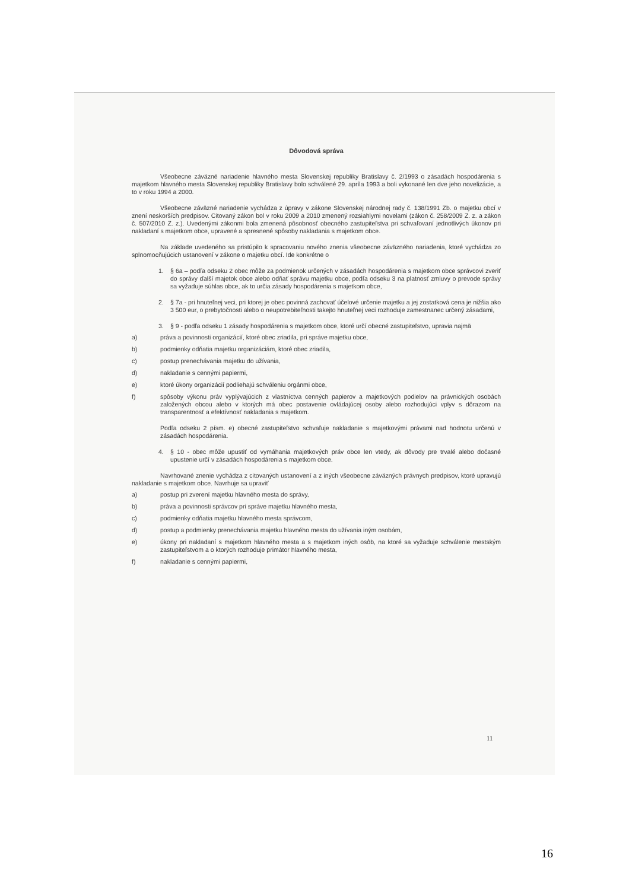Dôvodová správa
Všeobecne záväzné nariadenie hlavného mesta Slovenskej republiky Bratislavy č. 2/1993 o zásadách hospodárenia s majetkom hlavného mesta Slovenskej republiky Bratislavy bolo schválené 29. apríla 1993 a boli vykonané len dve jeho novelizácie, a to v roku 1994 a 2000.
Všeobecne záväzné nariadenie vychádza z úpravy v zákone Slovenskej národnej rady č. 138/1991 Zb. o majetku obcí v znení neskorších predpisov. Citovaný zákon bol v roku 2009 a 2010 zmenený rozsiahlymi novelami (zákon č. 258/2009 Z. z. a zákon č. 507/2010 Z. z.). Uvedenými zákonmi bola zmenená pôsobnosť obecného zastupiteľstva pri schvaľovaní jednotlivých úkonov pri nakladaní s majetkom obce, upravené a spresnené spôsoby nakladania s majetkom obce.
Na základe uvedeného sa pristúpilo k spracovaniu nového znenia všeobecne záväzného nariadenia, ktoré vychádza zo splnomocňujúcich ustanovení v zákone o majetku obcí. Ide konkrétne o
1. § 6a – podľa odseku 2 obec môže za podmienok určených v zásadách hospodárenia s majetkom obce správcovi zveriť do správy ďalší majetok obce alebo odňať správu majetku obce, podľa odseku 3 na platnosť zmluvy o prevode správy sa vyžaduje súhlas obce, ak to určia zásady hospodárenia s majetkom obce,
2. § 7a - pri hnuteľnej veci, pri ktorej je obec povinná zachovať účelové určenie majetku a jej zostatková cena je nižšia ako 3 500 eur, o prebytočnosti alebo o neupotrebiteľnosti takejto hnuteľnej veci rozhoduje zamestnanec určený zásadami,
3. § 9 - podľa odseku 1 zásady hospodárenia s majetkom obce, ktoré určí obecné zastupiteľstvo, upravia najmä
a) práva a povinnosti organizácií, ktoré obec zriadila, pri správe majetku obce,
b) podmienky odňatia majetku organizáciám, ktoré obec zriadila,
c) postup prenechávania majetku do užívania,
d) nakladanie s cennými papiermi,
e) ktoré úkony organizácií podliehajú schváleniu orgánmi obce,
f) spôsoby výkonu práv vyplývajúcich z vlastníctva cenných papierov a majetkových podielov na právnických osobách založených obcou alebo v ktorých má obec postavenie ovládajúcej osoby alebo rozhodujúci vplyv s dôrazom na transparentnosť a efektívnosť nakladania s majetkom.
Podľa odseku 2 písm. e) obecné zastupiteľstvo schvaľuje nakladanie s majetkovými právami nad hodnotu určenú v zásadách hospodárenia.
4. § 10 - obec môže upustiť od vymáhania majetkových práv obce len vtedy, ak dôvody pre trvalé alebo dočasné upustenie určí v zásadách hospodárenia s majetkom obce.
Navrhované znenie vychádza z citovaných ustanovení a z iných všeobecne záväzných právnych predpisov, ktoré upravujú nakladanie s majetkom obce. Navrhuje sa upraviť
a) postup pri zverení majetku hlavného mesta do správy,
b) práva a povinnosti správcov pri správe majetku hlavného mesta,
c) podmienky odňatia majetku hlavného mesta správcom,
d) postup a podmienky prenechávania majetku hlavného mesta do užívania iným osobám,
e) úkony pri nakladaní s majetkom hlavného mesta a s majetkom iných osôb, na ktoré sa vyžaduje schválenie mestským zastupiteľstvom a o ktorých rozhoduje primátor hlavného mesta,
f) nakladanie s cennými papiermi,
11
16